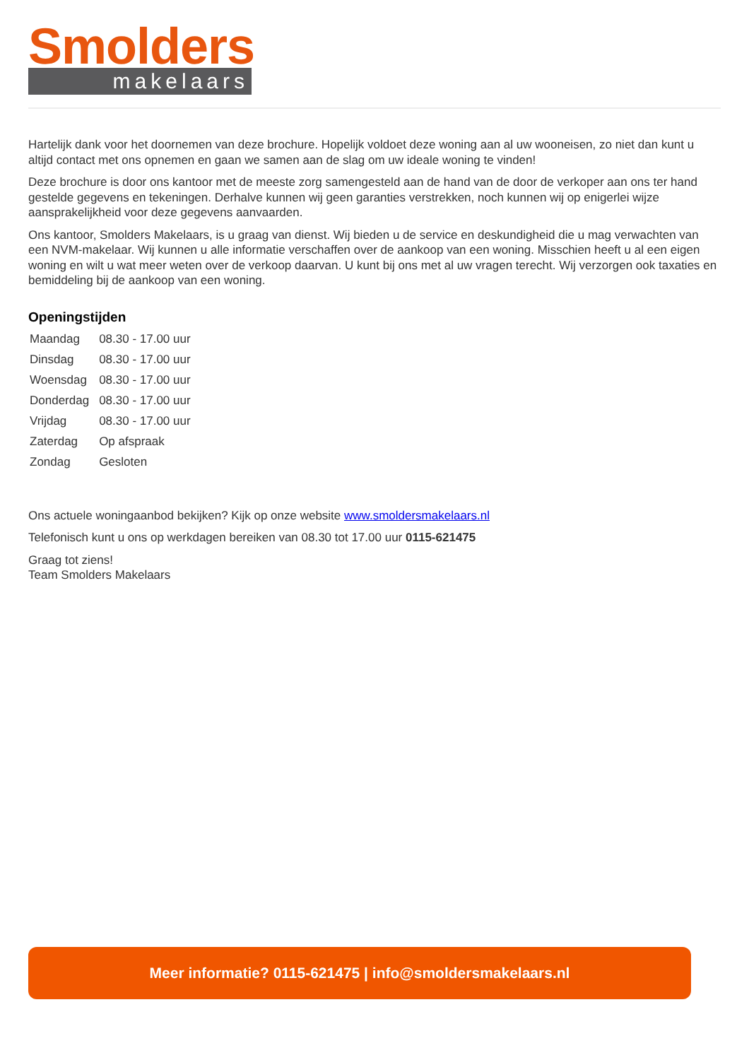Smolders
makelaars
Hartelijk dank voor het doornemen van deze brochure. Hopelijk voldoet deze woning aan al uw wooneisen, zo niet dan kunt u altijd contact met ons opnemen en gaan we samen aan de slag om uw ideale woning te vinden!
Deze brochure is door ons kantoor met de meeste zorg samengesteld aan de hand van de door de verkoper aan ons ter hand gestelde gegevens en tekeningen. Derhalve kunnen wij geen garanties verstrekken, noch kunnen wij op enigerlei wijze aansprakelijkheid voor deze gegevens aanvaarden.
Ons kantoor, Smolders Makelaars, is u graag van dienst. Wij bieden u de service en deskundigheid die u mag verwachten van een NVM-makelaar. Wij kunnen u alle informatie verschaffen over de aankoop van een woning. Misschien heeft u al een eigen woning en wilt u wat meer weten over de verkoop daarvan. U kunt bij ons met al uw vragen terecht. Wij verzorgen ook taxaties en bemiddeling bij de aankoop van een woning.
Openingstijden
| Maandag | 08.30 - 17.00 uur |
| Dinsdag | 08.30 - 17.00 uur |
| Woensdag | 08.30 - 17.00 uur |
| Donderdag | 08.30 - 17.00 uur |
| Vrijdag | 08.30 - 17.00 uur |
| Zaterdag | Op afspraak |
| Zondag | Gesloten |
Ons actuele woningaanbod bekijken? Kijk op onze website www.smoldersmakelaars.nl
Telefonisch kunt u ons op werkdagen bereiken van 08.30 tot 17.00 uur 0115-621475
Graag tot ziens!
Team Smolders Makelaars
Meer informatie? 0115-621475 | info@smoldersmakelaars.nl